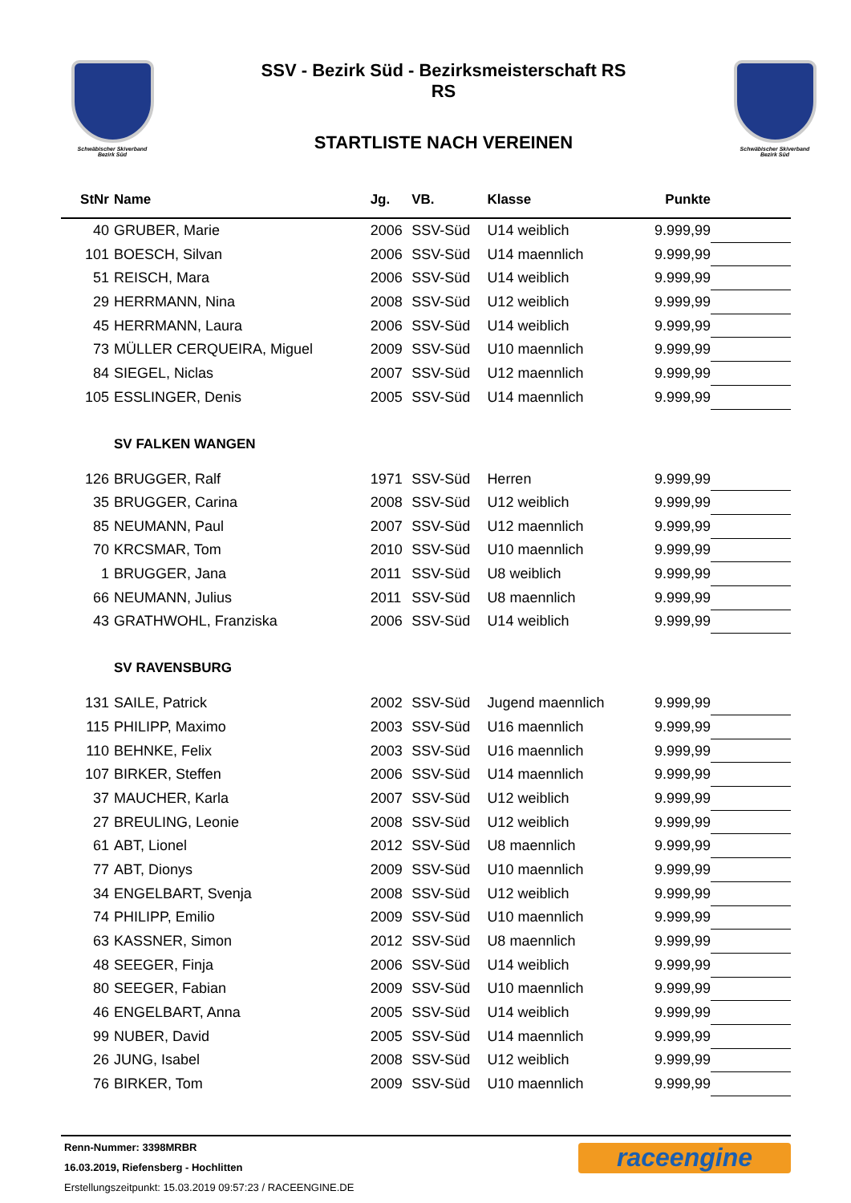Schwäbischer Skiverband
Bezirk Süd
SSV - Bezirk Süd - Bezirksmeisterschaft RS
RS
STARTLISTE NACH VEREINEN
Schwäbischer Skiverband
Bezirk Süd
| StNr | Name | Jg. | VB. | Klasse | Punkte | |
| --- | --- | --- | --- | --- | --- | --- |
| 40 | GRUBER, Marie | 2006 | SSV-Süd | U14 weiblich | 9.999,99 | |
| 101 | BOESCH, Silvan | 2006 | SSV-Süd | U14 maennlich | 9.999,99 | |
| 51 | REISCH, Mara | 2006 | SSV-Süd | U14 weiblich | 9.999,99 | |
| 29 | HERRMANN, Nina | 2008 | SSV-Süd | U12 weiblich | 9.999,99 | |
| 45 | HERRMANN, Laura | 2006 | SSV-Süd | U14 weiblich | 9.999,99 | |
| 73 | MÜLLER CERQUEIRA, Miguel | 2009 | SSV-Süd | U10 maennlich | 9.999,99 | |
| 84 | SIEGEL, Niclas | 2007 | SSV-Süd | U12 maennlich | 9.999,99 | |
| 105 | ESSLINGER, Denis | 2005 | SSV-Süd | U14 maennlich | 9.999,99 | |
| | SV FALKEN WANGEN | | | | | |
| 126 | BRUGGER, Ralf | 1971 | SSV-Süd | Herren | 9.999,99 | |
| 35 | BRUGGER, Carina | 2008 | SSV-Süd | U12 weiblich | 9.999,99 | |
| 85 | NEUMANN, Paul | 2007 | SSV-Süd | U12 maennlich | 9.999,99 | |
| 70 | KRCSMAR, Tom | 2010 | SSV-Süd | U10 maennlich | 9.999,99 | |
| 1 | BRUGGER, Jana | 2011 | SSV-Süd | U8 weiblich | 9.999,99 | |
| 66 | NEUMANN, Julius | 2011 | SSV-Süd | U8 maennlich | 9.999,99 | |
| 43 | GRATHWOHL, Franziska | 2006 | SSV-Süd | U14 weiblich | 9.999,99 | |
| | SV RAVENSBURG | | | | | |
| 131 | SAILE, Patrick | 2002 | SSV-Süd | Jugend maennlich | 9.999,99 | |
| 115 | PHILIPP, Maximo | 2003 | SSV-Süd | U16 maennlich | 9.999,99 | |
| 110 | BEHNKE, Felix | 2003 | SSV-Süd | U16 maennlich | 9.999,99 | |
| 107 | BIRKER, Steffen | 2006 | SSV-Süd | U14 maennlich | 9.999,99 | |
| 37 | MAUCHER, Karla | 2007 | SSV-Süd | U12 weiblich | 9.999,99 | |
| 27 | BREULING, Leonie | 2008 | SSV-Süd | U12 weiblich | 9.999,99 | |
| 61 | ABT, Lionel | 2012 | SSV-Süd | U8 maennlich | 9.999,99 | |
| 77 | ABT, Dionys | 2009 | SSV-Süd | U10 maennlich | 9.999,99 | |
| 34 | ENGELBART, Svenja | 2008 | SSV-Süd | U12 weiblich | 9.999,99 | |
| 74 | PHILIPP, Emilio | 2009 | SSV-Süd | U10 maennlich | 9.999,99 | |
| 63 | KASSNER, Simon | 2012 | SSV-Süd | U8 maennlich | 9.999,99 | |
| 48 | SEEGER, Finja | 2006 | SSV-Süd | U14 weiblich | 9.999,99 | |
| 80 | SEEGER, Fabian | 2009 | SSV-Süd | U10 maennlich | 9.999,99 | |
| 46 | ENGELBART, Anna | 2005 | SSV-Süd | U14 weiblich | 9.999,99 | |
| 99 | NUBER, David | 2005 | SSV-Süd | U14 maennlich | 9.999,99 | |
| 26 | JUNG, Isabel | 2008 | SSV-Süd | U12 weiblich | 9.999,99 | |
| 76 | BIRKER, Tom | 2009 | SSV-Süd | U10 maennlich | 9.999,99 | |
Renn-Nummer: 3398MRBR
16.03.2019, Riefensberg - Hochlitten
Erstellungszeitpunkt: 15.03.2019 09:57:23 / RACEENGINE.DE
raceengine